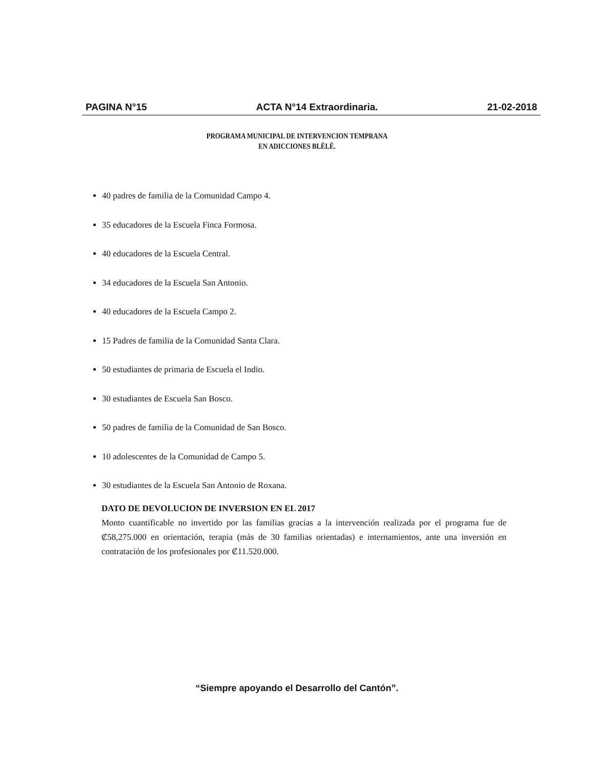PAGINA N°15 ACTA N°14 Extraordinaria. 21-02-2018
PROGRAMA MUNICIPAL DE INTERVENCION TEMPRANA
EN ADICCIONES BLËLË.
40 padres de familia de la Comunidad Campo 4.
35 educadores de la Escuela Finca Formosa.
40 educadores de la Escuela Central.
34 educadores de la Escuela San Antonio.
40 educadores de la Escuela Campo 2.
15 Padres de familia de la Comunidad Santa Clara.
50 estudiantes de primaria de Escuela el Indio.
30 estudiantes de Escuela San Bosco.
50 padres de familia de la Comunidad de San Bosco.
10 adolescentes de la Comunidad de Campo 5.
30 estudiantes de la Escuela San Antonio de Roxana.
DATO DE DEVOLUCION DE INVERSION EN EL 2017
Monto cuantificable no invertido por las familias gracias a la intervención realizada por el programa fue de ₡58,275.000 en orientación, terapia (más de 30 familias orientadas) e internamientos, ante una inversión en contratación de los profesionales por ₡11.520.000.
“Siempre apoyando el Desarrollo del Cantón”.